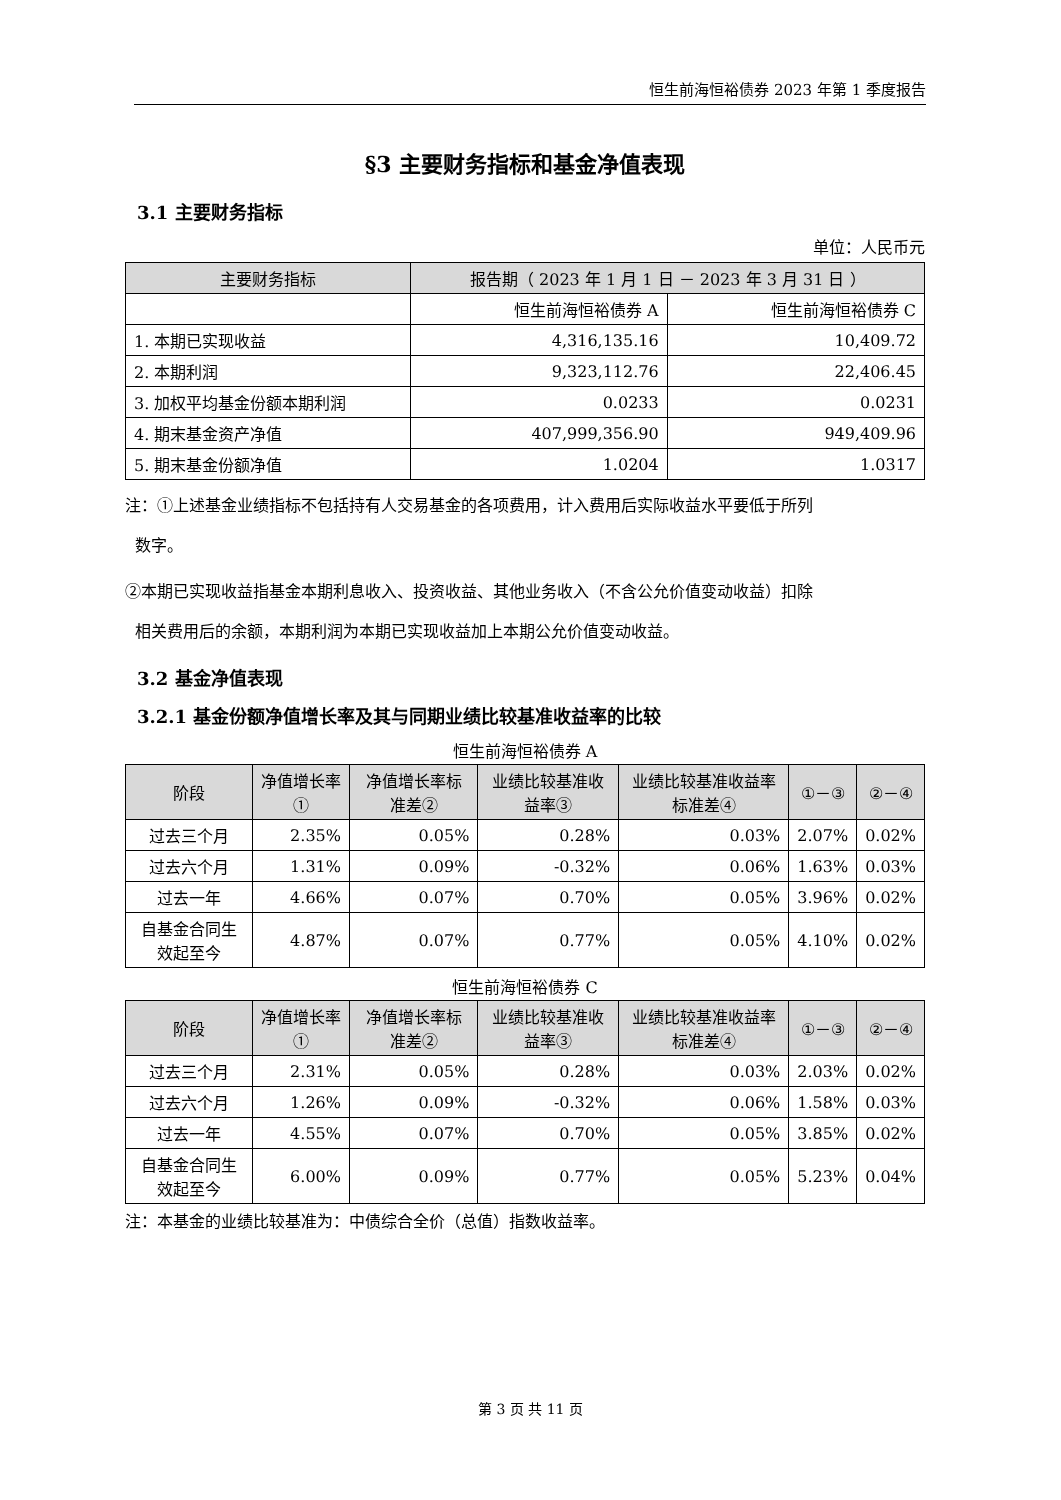恒生前海恒裕债券 2023 年第 1 季度报告
§3 主要财务指标和基金净值表现
3.1 主要财务指标
单位：人民币元
| 主要财务指标 | 报告期（ 2023 年 1 月 1 日 － 2023 年 3 月 31 日 ） | |
| --- | --- | --- |
| | 恒生前海恒裕债券 A | 恒生前海恒裕债券 C |
| 1. 本期已实现收益 | 4,316,135.16 | 10,409.72 |
| 2. 本期利润 | 9,323,112.76 | 22,406.45 |
| 3. 加权平均基金份额本期利润 | 0.0233 | 0.0231 |
| 4. 期末基金资产净值 | 407,999,356.90 | 949,409.96 |
| 5. 期末基金份额净值 | 1.0204 | 1.0317 |
注：①上述基金业绩指标不包括持有人交易基金的各项费用，计入费用后实际收益水平要低于所列
数字。
②本期已实现收益指基金本期利息收入、投资收益、其他业务收入（不含公允价值变动收益）扣除
相关费用后的余额，本期利润为本期已实现收益加上本期公允价值变动收益。
3.2 基金净值表现
3.2.1 基金份额净值增长率及其与同期业绩比较基准收益率的比较
恒生前海恒裕债券 A
| 阶段 | 净值增长率① | 净值增长率标准差② | 业绩比较基准收益率③ | 业绩比较基准收益率标准差④ | ①－③ | ②－④ |
| --- | --- | --- | --- | --- | --- | --- |
| 过去三个月 | 2.35% | 0.05% | 0.28% | 0.03% | 2.07% | 0.02% |
| 过去六个月 | 1.31% | 0.09% | -0.32% | 0.06% | 1.63% | 0.03% |
| 过去一年 | 4.66% | 0.07% | 0.70% | 0.05% | 3.96% | 0.02% |
| 自基金合同生效起至今 | 4.87% | 0.07% | 0.77% | 0.05% | 4.10% | 0.02% |
恒生前海恒裕债券 C
| 阶段 | 净值增长率① | 净值增长率标准差② | 业绩比较基准收益率③ | 业绩比较基准收益率标准差④ | ①－③ | ②－④ |
| --- | --- | --- | --- | --- | --- | --- |
| 过去三个月 | 2.31% | 0.05% | 0.28% | 0.03% | 2.03% | 0.02% |
| 过去六个月 | 1.26% | 0.09% | -0.32% | 0.06% | 1.58% | 0.03% |
| 过去一年 | 4.55% | 0.07% | 0.70% | 0.05% | 3.85% | 0.02% |
| 自基金合同生效起至今 | 6.00% | 0.09% | 0.77% | 0.05% | 5.23% | 0.04% |
注：本基金的业绩比较基准为：中债综合全价（总值）指数收益率。
第 3 页 共 11 页